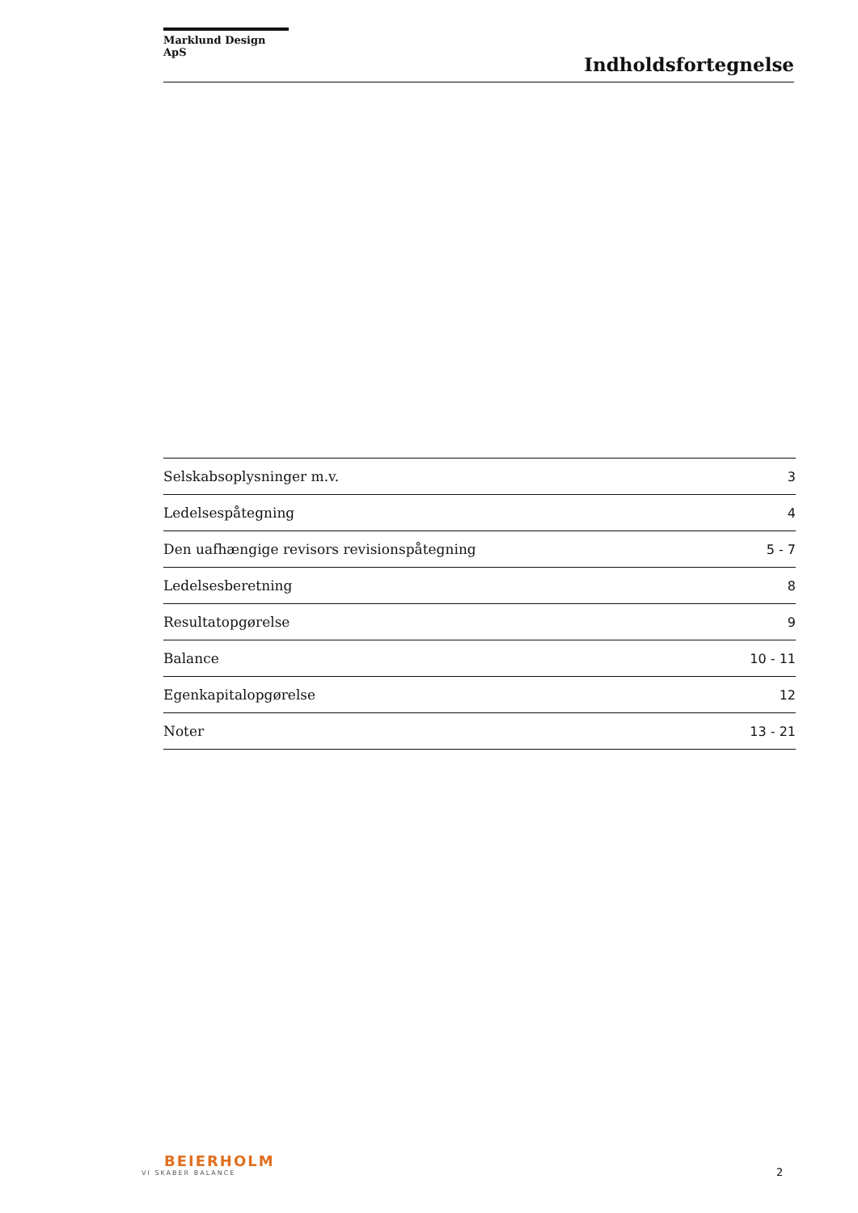Marklund Design ApS
Indholdsfortegnelse
| Selskabsoplysninger m.v. | 3 |
| Ledelsespåtegning | 4 |
| Den uafhængige revisors revisionspåtegning | 5 - 7 |
| Ledelsesberetning | 8 |
| Resultatopgørelse | 9 |
| Balance | 10 - 11 |
| Egenkapitalopgørelse | 12 |
| Noter | 13 - 21 |
BEIERHOLM
VI SKABER BALANCE
2